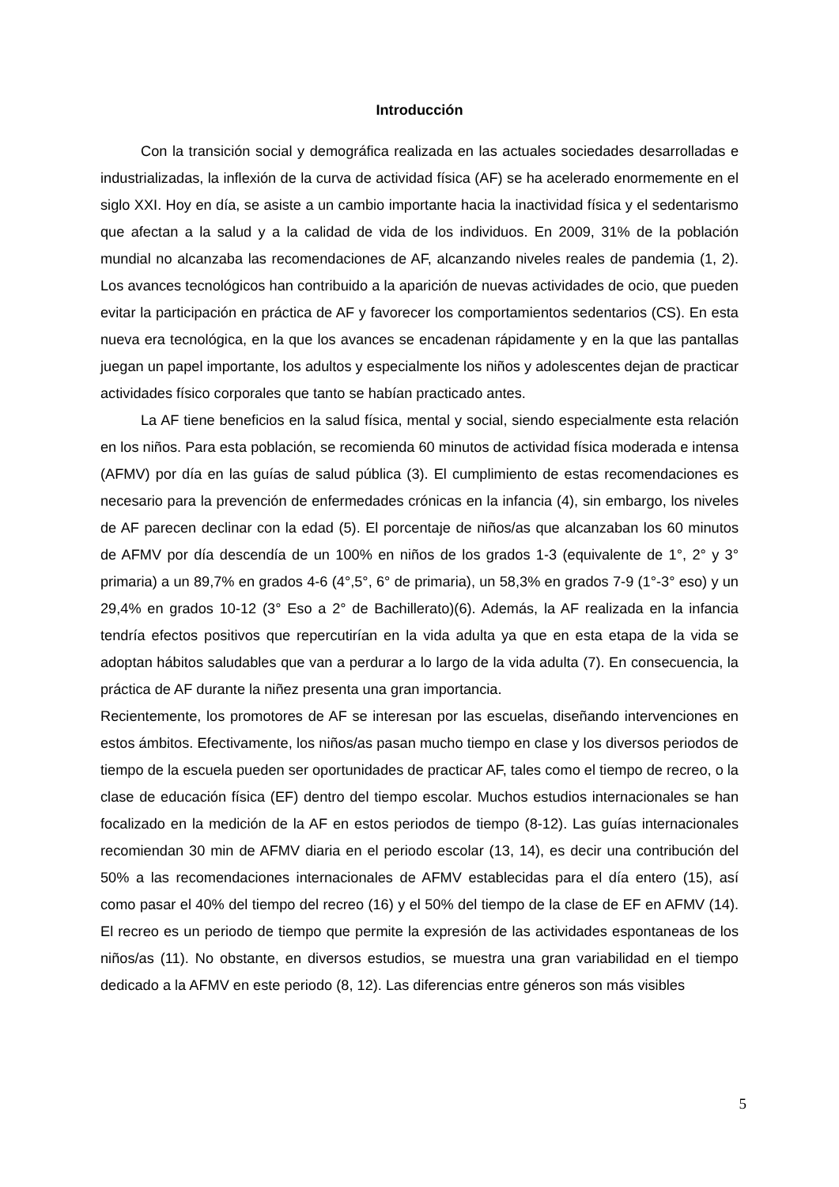Introducción
Con la transición social y demográfica realizada en las actuales sociedades desarrolladas e industrializadas, la inflexión de la curva de actividad física (AF) se ha acelerado enormemente en el siglo XXI. Hoy en día, se asiste a un cambio importante hacia la inactividad física y el sedentarismo que afectan a la salud y a la calidad de vida de los individuos. En 2009, 31% de la población mundial no alcanzaba las recomendaciones de AF, alcanzando niveles reales de pandemia (1, 2). Los avances tecnológicos han contribuido a la aparición de nuevas actividades de ocio, que pueden evitar la participación en práctica de AF y favorecer los comportamientos sedentarios (CS). En esta nueva era tecnológica, en la que los avances se encadenan rápidamente y en la que las pantallas juegan un papel importante, los adultos y especialmente los niños y adolescentes dejan de practicar actividades físico corporales que tanto se habían practicado antes.
La AF tiene beneficios en la salud física, mental y social, siendo especialmente esta relación en los niños. Para esta población, se recomienda 60 minutos de actividad física moderada e intensa (AFMV) por día en las guías de salud pública (3). El cumplimiento de estas recomendaciones es necesario para la prevención de enfermedades crónicas en la infancia (4), sin embargo, los niveles de AF parecen declinar con la edad (5). El porcentaje de niños/as que alcanzaban los 60 minutos de AFMV por día descendía de un 100% en niños de los grados 1-3 (equivalente de 1°, 2° y 3° primaria) a un 89,7% en grados 4-6 (4°,5°, 6° de primaria), un 58,3% en grados 7-9 (1°-3° eso) y un 29,4% en grados 10-12 (3° Eso a 2° de Bachillerato)(6). Además, la AF realizada en la infancia tendría efectos positivos que repercutirían en la vida adulta ya que en esta etapa de la vida se adoptan hábitos saludables que van a perdurar a lo largo de la vida adulta (7). En consecuencia, la práctica de AF durante la niñez presenta una gran importancia.
Recientemente, los promotores de AF se interesan por las escuelas, diseñando intervenciones en estos ámbitos. Efectivamente, los niños/as pasan mucho tiempo en clase y los diversos periodos de tiempo de la escuela pueden ser oportunidades de practicar AF, tales como el tiempo de recreo, o la clase de educación física (EF) dentro del tiempo escolar. Muchos estudios internacionales se han focalizado en la medición de la AF en estos periodos de tiempo (8-12). Las guías internacionales recomiendan 30 min de AFMV diaria en el periodo escolar (13, 14), es decir una contribución del 50% a las recomendaciones internacionales de AFMV establecidas para el día entero (15), así como pasar el 40% del tiempo del recreo (16) y el 50% del tiempo de la clase de EF en AFMV (14). El recreo es un periodo de tiempo que permite la expresión de las actividades espontaneas de los niños/as (11). No obstante, en diversos estudios, se muestra una gran variabilidad en el tiempo dedicado a la AFMV en este periodo (8, 12). Las diferencias entre géneros son más visibles
5